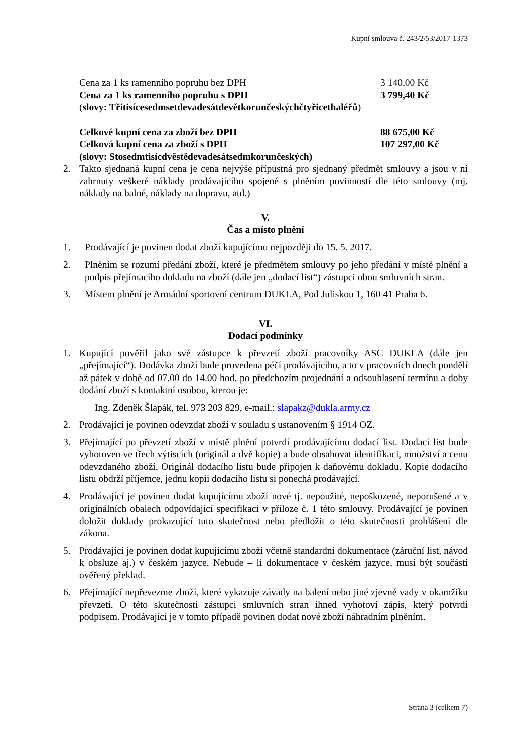Kupní smlouva č. 243/2/53/2017-1373
Cena za 1 ks ramenního popruhu bez DPH 3 140,00 Kč
Cena za 1 ks ramenního popruhu s DPH 3 799,40 Kč
(slovy: Třitisícesedmsetdevadesátdevětkorunčeskýchčtyřicethaléřů)
Celkové kupní cena za zboží bez DPH 88 675,00 Kč
Celková kupní cena za zboží s DPH 107 297,00 Kč
(slovy: Stosedmtisícdvěstědevadesátsedmkorunčeských)
2. Takto sjednaná kupní cena je cena nejvýše přípustná pro sjednaný předmět smlouvy a jsou v ní zahrnuty veškeré náklady prodávajícího spojené s plněním povinností dle této smlouvy (mj. náklady na balné, náklady na dopravu, atd.)
V.
Čas a místo plnění
1. Prodávající je povinen dodat zboží kupujícímu nejpozději do 15. 5. 2017.
2. Plněním se rozumí předání zboží, které je předmětem smlouvy po jeho předání v místě plnění a podpis přejímacího dokladu na zboží (dále jen „dodací list“) zástupci obou smluvních stran.
3. Místem plnění je Armádní sportovní centrum DUKLA, Pod Juliskou 1, 160 41 Praha 6.
VI.
Dodací podmínky
1. Kupující pověřil jako své zástupce k převzetí zboží pracovníky ASC DUKLA (dále jen „přejímající“). Dodávka zboží bude provedena péčí prodávajícího, a to v pracovních dnech pondělí až pátek v době od 07.00 do 14.00 hod. po předchozím projednání a odsouhlasení termínu a doby dodání zboží s kontaktní osobou, kterou je:
Ing. Zdeněk Šlapák, tel. 973 203 829, e-mail.: slapakz@dukla.army.cz
2. Prodávající je povinen odevzdat zboží v souladu s ustanovením § 1914 OZ.
3. Přejímající po převzetí zboží v místě plnění potvrdí prodávajícímu dodací list. Dodací list bude vyhotoven ve třech výtiscích (originál a dvě kopie) a bude obsahovat identifikaci, množství a cenu odevzdaného zboží. Originál dodacího listu bude připojen k daňovému dokladu. Kopie dodacího listu obdrží příjemce, jednu kopii dodacího listu si ponechá prodávající.
4. Prodávající je povinen dodat kupujícímu zboží nové tj. nepoužité, nepoškozené, neporušené a v originálních obalech odpovídající specifikaci v příloze č. 1 této smlouvy. Prodávající je povinen doložit doklady prokazující tuto skutečnost nebo předložit o této skutečnosti prohlášení dle zákona.
5. Prodávající je povinen dodat kupujícímu zboží včetně standardní dokumentace (záruční list, návod k obsluze aj.) v českém jazyce. Nebude – li dokumentace v českém jazyce, musí být součástí ověřený překlad.
6. Přejímající nepřevezme zboží, které vykazuje závady na balení nebo jiné zjevné vady v okamžiku převzetí. O této skutečnosti zástupci smluvních stran ihned vyhotoví zápis, který potvrdí podpisem. Prodávající je v tomto případě povinen dodat nové zboží náhradním plněním.
Strana 3 (celkem 7)